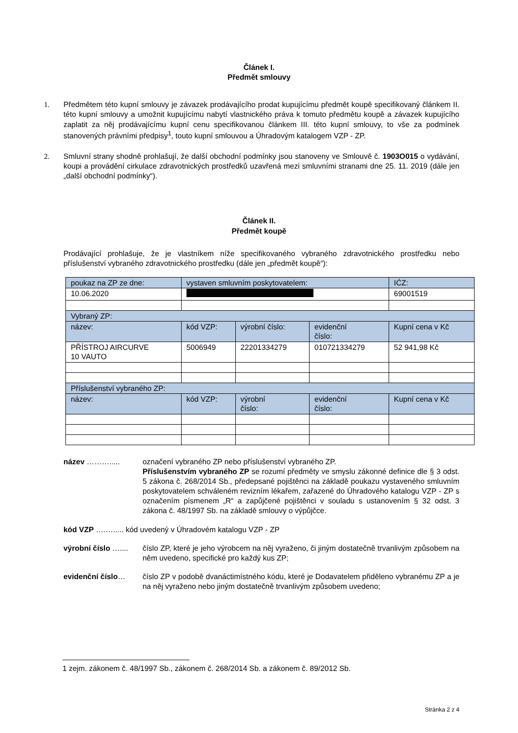Článek I.
Předmět smlouvy
1. Předmětem této kupní smlouvy je závazek prodávajícího prodat kupujícímu předmět koupě specifikovaný článkem II. této kupní smlouvy a umožnit kupujícímu nabytí vlastnického práva k tomuto předmětu koupě a závazek kupujícího zaplatit za něj prodávajícímu kupní cenu specifikovanou článkem III. této kupní smlouvy, to vše za podmínek stanovených právními předpisy<sup>1</sup>, touto kupní smlouvou a Úhradovým katalogem VZP - ZP.
2. Smluvní strany shodně prohlašují, že další obchodní podmínky jsou stanoveny ve Smlouvě č. 1903O015 o vydávání, koupi a provádění cirkulace zdravotnických prostředků uzavřená mezi smluvními stranami dne 25. 11. 2019 (dále jen „další obchodní podmínky“).
Článek II.
Předmět koupě
Prodávající prohlašuje, že je vlastníkem níže specifikovaného vybraného zdravotnického prostředku nebo příslušenství vybraného zdravotnického prostředku (dále jen „předmět koupě“):
| poukaz na ZP ze dne: | vystaven smluvním poskytovatelem: | | | | IĆZ: |
| 10.06.2020 | | | | | 69001519 |
| Vybraný ZP: | | | | | |
| název: | kód VZP: | výrobní číslo: | evidenční číslo: | Kupní cena v Kč | |
| PŘÍSTROJ AIRCURVE 10 VAUTO | 5006949 | 22201334279 | 010721334279 | 52 941,98 Kč | |
| Příslušenství vybraného ZP: | | | | | |
| název: | kód VZP: | výrobní číslo: | evidenční číslo: | Kupní cena v Kč | |
název ………..... označení vybraného ZP nebo příslušenství vybraného ZP.
Příslušenstvím vybraného ZP se rozumí předměty ve smyslu zákonné definice dle § 3 odst. 5 zákona č. 268/2014 Sb., předepsané pojištěnci na základě poukazu vystaveného smluvním poskytovatelem schváleném revizním lékařem, zařazené do Úhradového katalogu VZP - ZP s označením písmenem „R“ a zapůjčené pojištěnci v souladu s ustanovením § 32 odst. 3 zákona č. 48/1997 Sb. na základě smlouvy o výpůjčce.
kód VZP ….…..... kód uvedený v Úhradovém katalogu VZP - ZP
výrobní číslo ….... číslo ZP, které je jeho výrobcem na něj vyraženo, či jiným dostatečně trvanlivým způsobem na něm uvedeno, specifické pro každý kus ZP;
evidenční číslo… číslo ZP v podobě dvanáctimístného kódu, které je Dodavatelem přiděleno vybranému ZP a je na něj vyraženo nebo jiným dostatečně trvanlivým způsobem uvedeno;
1 zejm. zákonem č. 48/1997 Sb., zákonem č. 268/2014 Sb. a zákonem č. 89/2012 Sb.
Stránka 2 z 4